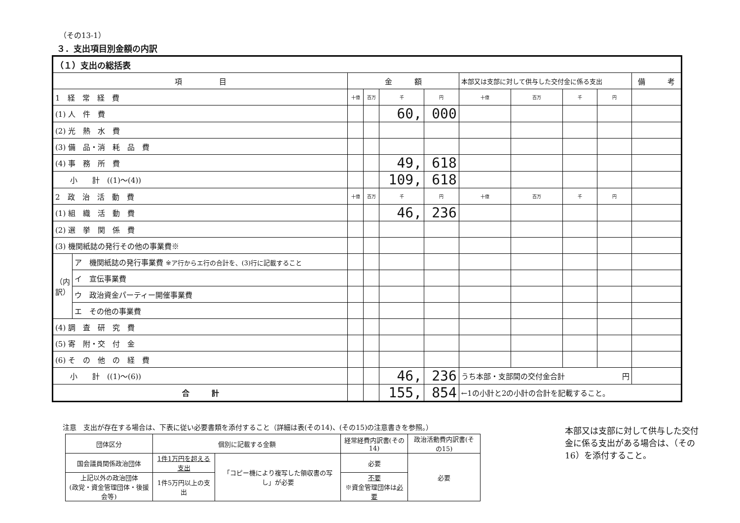（その13-1）
３．支出項目別金額の内訳
| （１）支出の総括表 | | | | | | | | | | | |
| 項 目 | | 金 額 | | | | 本部又は支部に対して供与した交付金に係る支出 | | | | 備 考 | |
| 1 経 常 経 費 | | 十億 | 百万 | 千 | 円 | 十億 | 百万 | 千 | 円 | | |
| (1) 人 件 費 | | | | 60, | 000 | | | | | | |
| (2) 光 熱 水 費 | | | | | | | | | | | |
| (3) 備 品・消 耗 品 費 | | | | | | | | | | | |
| (4) 事 務 所 費 | | | | 49, | 618 | | | | | | |
| 小 計 ((1)～(4)) | | | | 109, | 618 | | | | | | |
| 2 政 治 活 動 費 | | 十億 | 百万 | 千 | 円 | 十億 | 百万 | 千 | 円 | | |
| (1) 組 織 活 動 費 | | | | 46, | 236 | | | | | | |
| (2) 選 挙 関 係 費 | | | | | | | | | | | |
| (3) 機関紙誌の発行その他の事業費※ | | | | | | | | | | | |
| （内訳） | ア 機関紙誌の発行事業費 ※ア行からエ行の合計を、(3)行に記載すること | | | | | | | | | | |
| | イ 宣伝事業費 | | | | | | | | | | |
| | ウ 政治資金パーティー開催事業費 | | | | | | | | | | |
| | エ その他の事業費 | | | | | | | | | | |
| (4) 調 査 研 究 費 | | | | | | | | | | | |
| (5) 寄 附・交 付 金 | | | | | | | | | | | |
| (6) そ の 他 の 経 費 | | | | | | | | | | | |
| 小 計 ((1)～(6)) | | | | 46, | 236 | うち本部・支部間の交付金合計 円 | | | | | |
| 合 計 | | | | 155, | 854 | ←1の小計と2の小計の合計を記載すること。 | | | | | |
注意　支出が存在する場合は、下表に従い必要書類を添付すること（詳細は表(その14)、(その15)の注意書きを参照。）
| 団体区分 | 個別に記載する金額 | | 経常経費内訳書(その14) | 政治活動費内訳書(その15) |
| 国会議員関係政治団体 | 1件1万円を超える支出 | 「コピー機により複写した領収書の写し」が必要 | 必要 | 必要 |
| 上記以外の政治団体 (政党・資金管理団体・後援会等) | 1件5万円以上の支出 | | 不要 ※資金管理団体は 必要 | |
本部又は支部に対して供与した交付金に係る支出がある場合は、（その16）を添付すること。